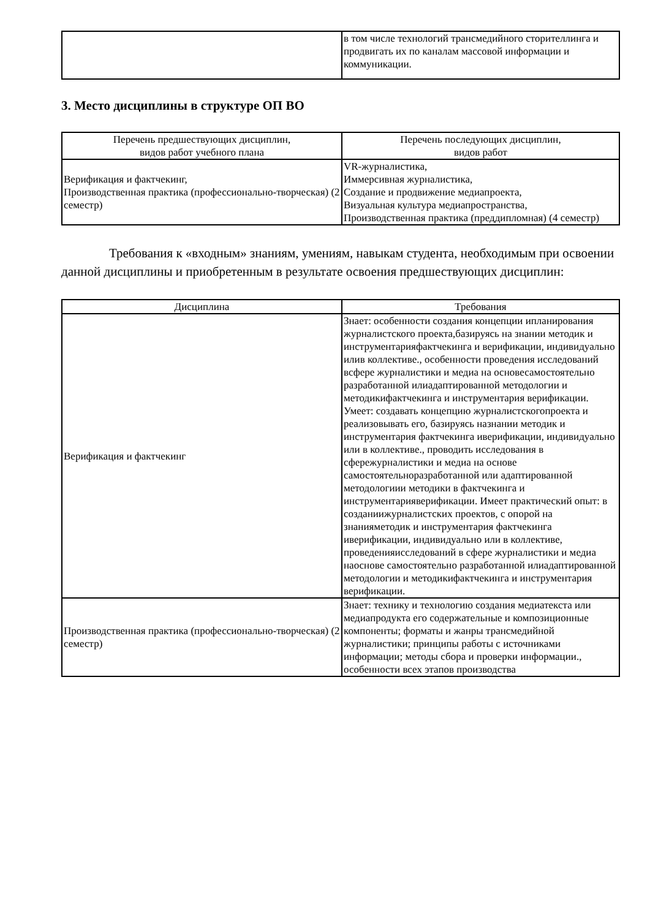| | в том числе технологий трансмедийного сторителлинга и продвигать их по каналам массовой информации и коммуникации. |
3. Место дисциплины в структуре ОП ВО
| Перечень предшествующих дисциплин, видов работ учебного плана | Перечень последующих дисциплин, видов работ |
| --- | --- |
| Верификация и фактчекинг, Производственная практика (профессионально-творческая) (2 семестр) | VR-журналистика, Иммерсивная журналистика, Создание и продвижение медиапроекта, Визуальная культура медиапространства, Производственная практика (преддипломная) (4 семестр) |
Требования к «входным» знаниям, умениям, навыкам студента, необходимым при освоении данной дисциплины и приобретенным в результате освоения предшествующих дисциплин:
| Дисциплина | Требования |
| --- | --- |
| Верификация и фактчекинг | Знает: особенности создания концепции ипланирования журналистского проекта,базируясь на знании методик и инструментарияфактчекинга и верификации, индивидуально илив коллективе., особенности проведения исследований всфере журналистики и медиа на основесамостоятельно разработанной илиадаптированной методологии и методикифактчекинга и инструментария верификации. Умеет: создавать концепцию журналистскогопроекта и реализовывать его, базируясь назнании методик и инструментария фактчекинга иверификации, индивидуально или в коллективе., проводить исследования в сфережурналистики и медиа на основе самостоятельноразработанной или адаптированной методологиии методики в фактчекинга и инструментарияверификации. Имеет практический опыт: в созданиижурналистских проектов, с опорой на знанияметодик и инструментария фактчекинга иверификации, индивидуально или в коллективе, проведенияисследований в сфере журналистики и медиа наоснове самостоятельно разработанной илиадаптированной методологии и методикифактчекинга и инструментария верификации. |
| Производственная практика (профессионально-творческая) (2 семестр) | Знает: технику и технологию создания медиатекста или медиапродукта его содержательные и композиционные компоненты; форматы и жанры трансмедийной журналистики; принципы работы с источниками информации; методы сбора и проверки информации., особенности всех этапов производства |